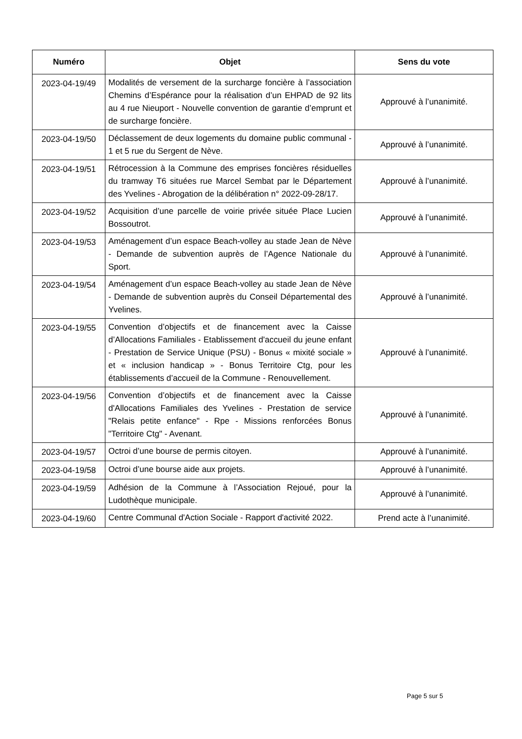| Numéro | Objet | Sens du vote |
| --- | --- | --- |
| 2023-04-19/49 | Modalités de versement de la surcharge foncière à l’association Chemins d’Espérance pour la réalisation d’un EHPAD de 92 lits au 4 rue Nieuport - Nouvelle convention de garantie d’emprunt et de surcharge foncière. | Approuvé à l’unanimité. |
| 2023-04-19/50 | Déclassement de deux logements du domaine public communal - 1 et 5 rue du Sergent de Nève. | Approuvé à l’unanimité. |
| 2023-04-19/51 | Rétrocession à la Commune des emprises foncières résiduelles du tramway T6 situées rue Marcel Sembat par le Département des Yvelines - Abrogation de la délibération n° 2022-09-28/17. | Approuvé à l’unanimité. |
| 2023-04-19/52 | Acquisition d’une parcelle de voirie privée située Place Lucien Bossoutrot. | Approuvé à l’unanimité. |
| 2023-04-19/53 | Aménagement d’un espace Beach-volley au stade Jean de Nève - Demande de subvention auprès de l’Agence Nationale du Sport. | Approuvé à l’unanimité. |
| 2023-04-19/54 | Aménagement d’un espace Beach-volley au stade Jean de Nève - Demande de subvention auprès du Conseil Départemental des Yvelines. | Approuvé à l’unanimité. |
| 2023-04-19/55 | Convention d’objectifs et de financement avec la Caisse d’Allocations Familiales - Etablissement d'accueil du jeune enfant - Prestation de Service Unique (PSU) - Bonus « mixité sociale » et « inclusion handicap » - Bonus Territoire Ctg, pour les établissements d’accueil de la Commune - Renouvellement. | Approuvé à l’unanimité. |
| 2023-04-19/56 | Convention d’objectifs et de financement avec la Caisse d'Allocations Familiales des Yvelines - Prestation de service "Relais petite enfance" - Rpe - Missions renforcées Bonus "Territoire Ctg" - Avenant. | Approuvé à l’unanimité. |
| 2023-04-19/57 | Octroi d’une bourse de permis citoyen. | Approuvé à l’unanimité. |
| 2023-04-19/58 | Octroi d’une bourse aide aux projets. | Approuvé à l’unanimité. |
| 2023-04-19/59 | Adhésion de la Commune à l’Association Rejoué, pour la Ludothèque municipale. | Approuvé à l’unanimité. |
| 2023-04-19/60 | Centre Communal d'Action Sociale - Rapport d'activité 2022. | Prend acte à l’unanimité. |
Page 5 sur 5